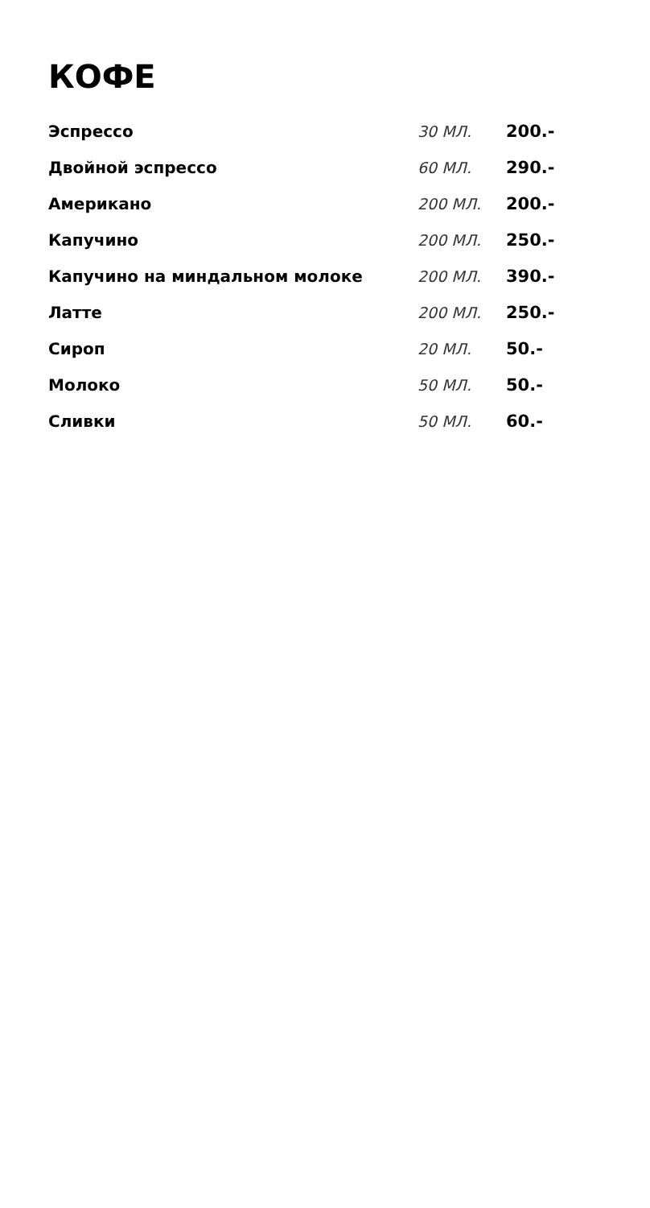КОФЕ
| Эспрессо | 30 МЛ. | 200.- |
| Двойной эспрессо | 60 МЛ. | 290.- |
| Американо | 200 МЛ. | 200.- |
| Капучино | 200 МЛ. | 250.- |
| Капучино на миндальном молоке | 200 МЛ. | 390.- |
| Латте | 200 МЛ. | 250.- |
| Сироп | 20 МЛ. | 50.- |
| Молоко | 50 МЛ. | 50.- |
| Сливки | 50 МЛ. | 60.- |